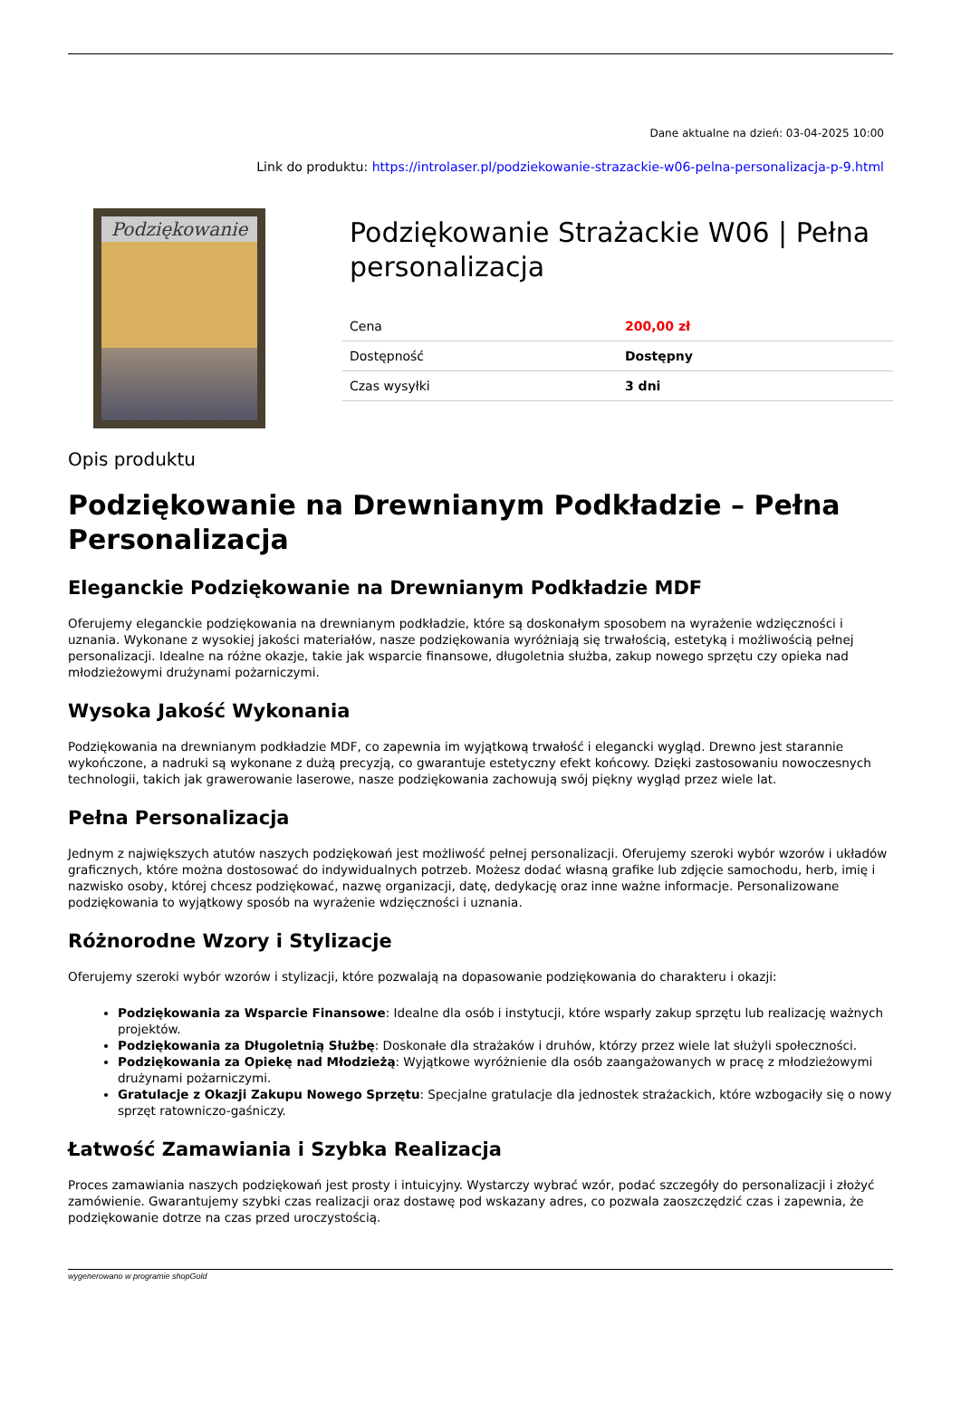Dane aktualne na dzień: 03-04-2025 10:00
Link do produktu: https://introlaser.pl/podziekowanie-strazackie-w06-pelna-personalizacja-p-9.html
Podziękowanie
Podziękowanie Strażackie W06 | Pełna personalizacja
| Cena | 200,00 zł |
| Dostępność | Dostępny |
| Czas wysyłki | 3 dni |
Opis produktu
Podziękowanie na Drewnianym Podkładzie – Pełna Personalizacja
Eleganckie Podziękowanie na Drewnianym Podkładzie MDF
Oferujemy eleganckie podziękowania na drewnianym podkładzie, które są doskonałym sposobem na wyrażenie wdzięczności i uznania. Wykonane z wysokiej jakości materiałów, nasze podziękowania wyróżniają się trwałością, estetyką i możliwością pełnej personalizacji. Idealne na różne okazje, takie jak wsparcie finansowe, długoletnia służba, zakup nowego sprzętu czy opieka nad młodzieżowymi drużynami pożarniczymi.
Wysoka Jakość Wykonania
Podziękowania na drewnianym podkładzie MDF, co zapewnia im wyjątkową trwałość i elegancki wygląd. Drewno jest starannie wykończone, a nadruki są wykonane z dużą precyzją, co gwarantuje estetyczny efekt końcowy. Dzięki zastosowaniu nowoczesnych technologii, takich jak grawerowanie laserowe, nasze podziękowania zachowują swój piękny wygląd przez wiele lat.
Pełna Personalizacja
Jednym z największych atutów naszych podziękowań jest możliwość pełnej personalizacji. Oferujemy szeroki wybór wzorów i układów graficznych, które można dostosować do indywidualnych potrzeb. Możesz dodać własną grafike lub zdjęcie samochodu, herb, imię i nazwisko osoby, której chcesz podziękować, nazwę organizacji, datę, dedykację oraz inne ważne informacje. Personalizowane podziękowania to wyjątkowy sposób na wyrażenie wdzięczności i uznania.
Różnorodne Wzory i Stylizacje
Oferujemy szeroki wybór wzorów i stylizacji, które pozwalają na dopasowanie podziękowania do charakteru i okazji:
Podziękowania za Wsparcie Finansowe: Idealne dla osób i instytucji, które wsparły zakup sprzętu lub realizację ważnych projektów.
Podziękowania za Długoletnią Służbę: Doskonałe dla strażaków i druhów, którzy przez wiele lat służyli społeczności.
Podziękowania za Opiekę nad Młodzieżą: Wyjątkowe wyróżnienie dla osób zaangażowanych w pracę z młodzieżowymi drużynami pożarniczymi.
Gratulacje z Okazji Zakupu Nowego Sprzętu: Specjalne gratulacje dla jednostek strażackich, które wzbogaciły się o nowy sprzęt ratowniczo-gaśniczy.
Łatwość Zamawiania i Szybka Realizacja
Proces zamawiania naszych podziękowań jest prosty i intuicyjny. Wystarczy wybrać wzór, podać szczegóły do personalizacji i złożyć zamówienie. Gwarantujemy szybki czas realizacji oraz dostawę pod wskazany adres, co pozwala zaoszczędzić czas i zapewnia, że podziękowanie dotrze na czas przed uroczystością.
wygenerowano w programie shopGold